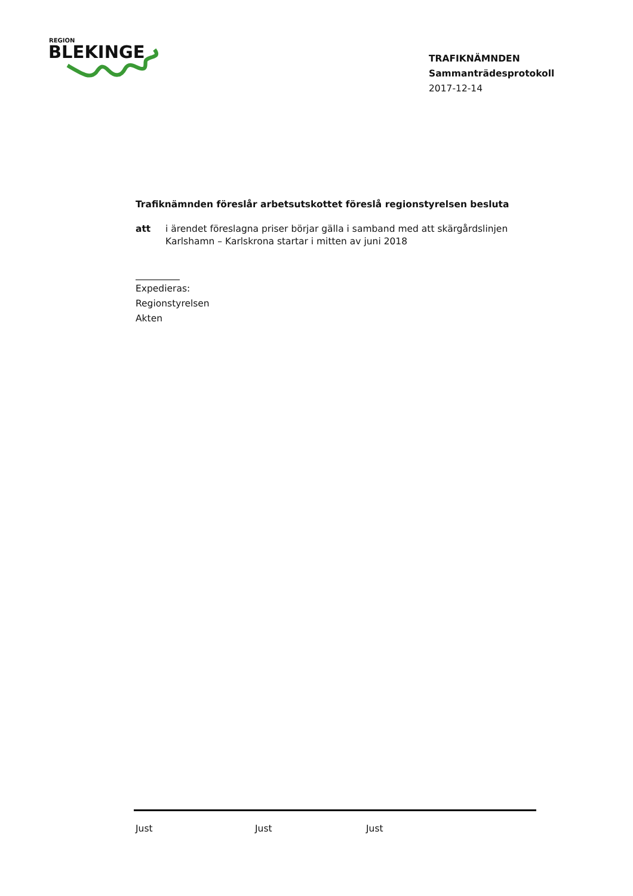REGION
BLEKINGE
TRAFIKNÄMNDEN
Sammanträdesprotokoll
2017-12-14
Trafiknämnden föreslår arbetsutskottet föreslå regionstyrelsen besluta
att i ärendet föreslagna priser börjar gälla i samband med att skärgårdslinjen Karlshamn – Karlskrona startar i mitten av juni 2018
Expedieras:
Regionstyrelsen
Akten
Just Just Just